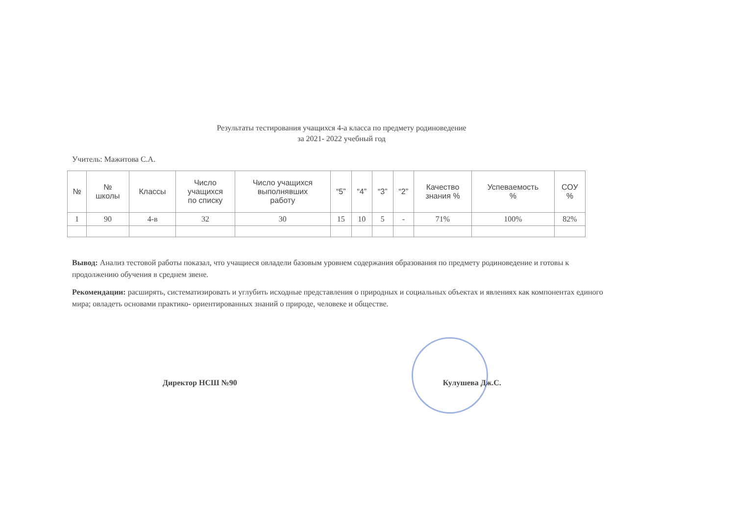Результаты тестирования учащихся 4-а класса по предмету родиноведение
за 2021- 2022 учебный год
Учитель: Мажитова С.А.
| № | № школы | Классы | Число учащихся по списку | Число учащихся выполнявших работу | “5” | “4” | “3” | “2” | Качество знания % | Успеваемость % | СОУ % |
| --- | --- | --- | --- | --- | --- | --- | --- | --- | --- | --- | --- |
| 1 | 90 | 4-в | 32 | 30 | 15 | 10 | 5 | - | 71% | 100% | 82% |
Вывод: Анализ тестовой работы показал, что учащиеся овладели базовым уровнем содержания образования по предмету родиноведение и готовы к продолжению обучения в среднем звене.
Рекомендации: расширять, систематизировать и углубить исходные представления о природных и социальных объектах и явлениях как компонентах единого мира; овладеть основами практико- ориентированных знаний о природе, человеке и обществе.
Директор НСШ №90 Кулушева Дж.С.